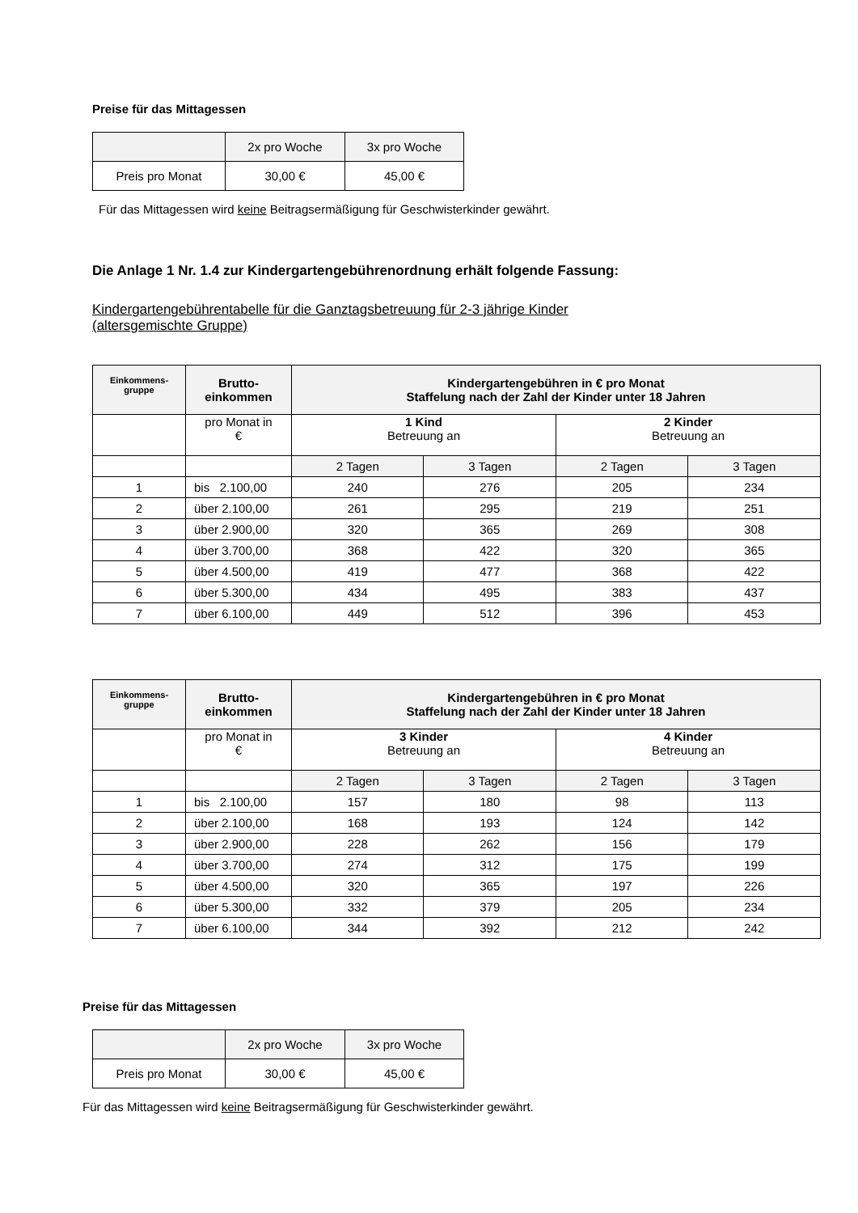Preise für das Mittagessen
| | 2x pro Woche | 3x pro Woche |
| Preis pro Monat | 30,00 € | 45,00 € |
Für das Mittagessen wird keine Beitragsermäßigung für Geschwisterkinder gewährt.
Die Anlage 1 Nr. 1.4 zur Kindergartengebührenordnung erhält folgende Fassung:
Kindergartengebührentabelle für die Ganztagsbetreuung für 2-3 jährige Kinder
(altersgemischte Gruppe)
| Einkommens- gruppe | Brutto- einkommen | Kindergartengebühren in € pro Monat Staffelung nach der Zahl der Kinder unter 18 Jahren | | | |
| --- | --- | --- | --- | --- | --- |
| | pro Monat in € | 1 Kind Betreuung an | | 2 Kinder Betreuung an | |
| | | 2 Tagen | 3 Tagen | 2 Tagen | 3 Tagen |
| 1 | bis 2.100,00 | 240 | 276 | 205 | 234 |
| 2 | über 2.100,00 | 261 | 295 | 219 | 251 |
| 3 | über 2.900,00 | 320 | 365 | 269 | 308 |
| 4 | über 3.700,00 | 368 | 422 | 320 | 365 |
| 5 | über 4.500,00 | 419 | 477 | 368 | 422 |
| 6 | über 5.300,00 | 434 | 495 | 383 | 437 |
| 7 | über 6.100,00 | 449 | 512 | 396 | 453 |
| Einkommens- gruppe | Brutto- einkommen | Kindergartengebühren in € pro Monat Staffelung nach der Zahl der Kinder unter 18 Jahren | | | |
| --- | --- | --- | --- | --- | --- |
| | pro Monat in € | 3 Kinder Betreuung an | | 4 Kinder Betreuung an | |
| | | 2 Tagen | 3 Tagen | 2 Tagen | 3 Tagen |
| 1 | bis 2.100,00 | 157 | 180 | 98 | 113 |
| 2 | über 2.100,00 | 168 | 193 | 124 | 142 |
| 3 | über 2.900,00 | 228 | 262 | 156 | 179 |
| 4 | über 3.700,00 | 274 | 312 | 175 | 199 |
| 5 | über 4.500,00 | 320 | 365 | 197 | 226 |
| 6 | über 5.300,00 | 332 | 379 | 205 | 234 |
| 7 | über 6.100,00 | 344 | 392 | 212 | 242 |
Preise für das Mittagessen
| | 2x pro Woche | 3x pro Woche |
| Preis pro Monat | 30,00 € | 45,00 € |
Für das Mittagessen wird keine Beitragsermäßigung für Geschwisterkinder gewährt.